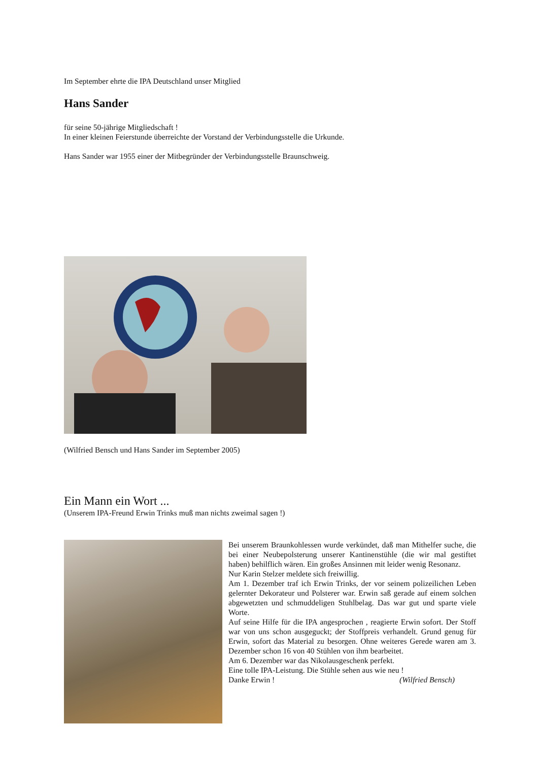Im September ehrte die IPA Deutschland unser Mitglied
Hans Sander
für seine 50-jährige Mitgliedschaft !
In einer kleinen Feierstunde überreichte der Vorstand der Verbindungsstelle die Urkunde.
Hans Sander war 1955 einer der Mitbegründer der Verbindungsstelle Braunschweig.
(Wilfried Bensch und Hans Sander im September 2005)
Ein Mann ein Wort ...
(Unserem IPA-Freund Erwin Trinks muß man nichts zweimal sagen !)
Bei unserem Braunkohlessen wurde verkündet, daß man Mithelfer suche, die bei einer Neubepolsterung unserer Kantinenstühle (die wir mal gestiftet haben) behilflich wären. Ein großes Ansinnen mit leider wenig Resonanz.
Nur Karin Stelzer meldete sich freiwillig.
Am 1. Dezember traf ich Erwin Trinks, der vor seinem polizeilichen Leben gelernter Dekorateur und Polsterer war. Erwin saß gerade auf einem solchen abgewetzten und schmuddeligen Stuhlbelag. Das war gut und sparte viele Worte.
Auf seine Hilfe für die IPA angesprochen , reagierte Erwin sofort. Der Stoff war von uns schon ausgeguckt; der Stoffpreis verhandelt. Grund genug für Erwin, sofort das Material zu besorgen. Ohne weiteres Gerede waren am 3. Dezember schon 16 von 40 Stühlen von ihm bearbeitet.
Am 6. Dezember war das Nikolausgeschenk perfekt.
Eine tolle IPA-Leistung. Die Stühle sehen aus wie neu !
Danke Erwin ! (Wilfried Bensch)